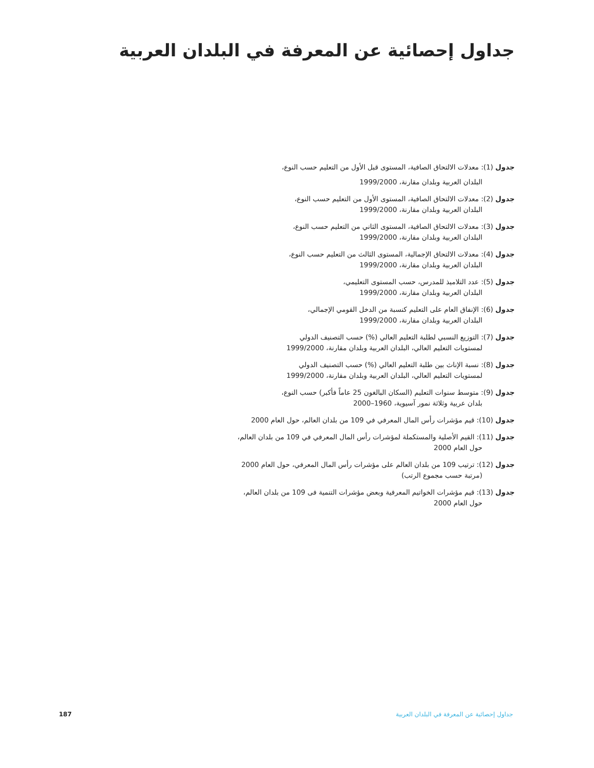جداول إحصائية عن المعرفة في البلدان العربية
جدول (1): معدلات الالتحاق الصافية، المستوى قبل الأول من التعليم حسب النوع،
البلدان العربية وبلدان مقارنة، 1999/2000
جدول (2): معدلات الالتحاق الصافية، المستوى الأول من التعليم حسب النوع،
البلدان العربية وبلدان مقارنة، 1999/2000
جدول (3): معدلات الالتحاق الصافية، المستوى الثاني من التعليم حسب النوع،
البلدان العربية وبلدان مقارنة، 1999/2000
جدول (4): معدلات الالتحاق الإجمالية، المستوى الثالث من التعليم حسب النوع،
البلدان العربية وبلدان مقارنة، 1999/2000
جدول (5): عدد التلاميذ للمدرس، حسب المستوى التعليمي،
البلدان العربية وبلدان مقارنة، 1999/2000
جدول (6): الإنفاق العام على التعليم كنسبة من الدخل القومي الإجمالي،
البلدان العربية وبلدان مقارنة، 1999/2000
جدول (7): التوزيع النسبي لطلبة التعليم العالي (%) حسب التصنيف الدولي
لمستويات التعليم العالي، البلدان العربية وبلدان مقارنة، 1999/2000
جدول (8): نسبة الإناث بين طلبة التعليم العالي (%) حسب التصنيف الدولي
لمستويات التعليم العالي، البلدان العربية وبلدان مقارنة، 1999/2000
جدول (9): متوسط سنوات التعليم (السكان البالغون 25 عاماً فأكبر) حسب النوع،
بلدان عربية وثلاثة نمور آسيوية، 1960–2000
جدول (10): قيم مؤشرات رأس المال المعرفي في 109 من بلدان العالم، حول العام 2000
جدول (11): القيم الأصلية والمستكملة لمؤشرات رأس المال المعرفي في 109 من بلدان العالم،
حول العام 2000
جدول (12): ترتيب 109 من بلدان العالم على مؤشرات رأس المال المعرفي، حول العام 2000
(مرتبة حسب مجموع الرتب)
جدول (13): قيم مؤشرات الخواتيم المعرفية وبعض مؤشرات التنمية فى 109 من بلدان العالم،
حول العام 2000
جداول إحصائية عن المعرفة في البلدان العربية 187